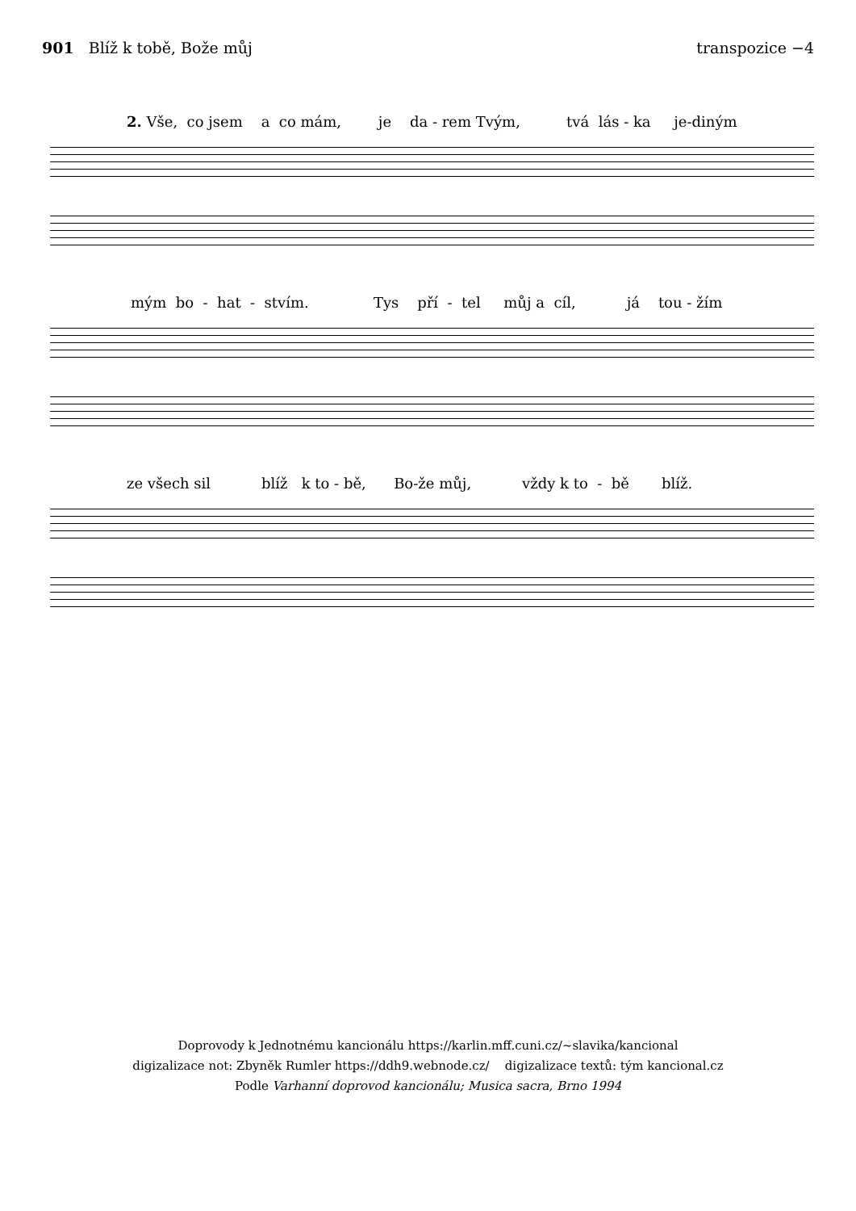901 Blíž k tobě, Bože můj transpozice −4
2. Vše, co jsem a co mám, je da - rem Tvým, tvá lás - ka je-diným
mým bo - hat - stvím. Tys pří - tel můj a cíl, já tou - žím
ze všech sil blíž k to - bě, Bo-že můj, vždy k to - bě blíž.
Doprovody k Jednotnému kancionálu https://karlin.mff.cuni.cz/~slavika/kancional
digizalizace not: Zbyněk Rumler https://ddh9.webnode.cz/ digizalizace textů: tým kancional.cz
Podle Varhanní doprovod kancionálu; Musica sacra, Brno 1994